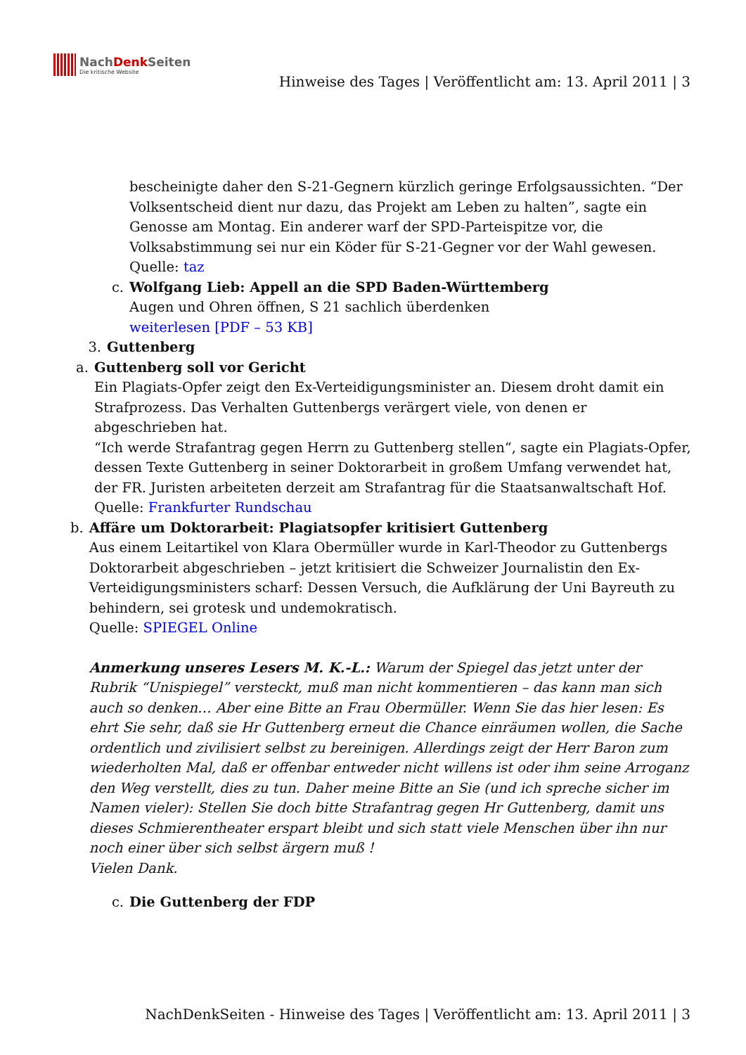NachDenk Seiten
Die kritische Website
Hinweise des Tages | Veröffentlicht am: 13. April 2011 | 3
bescheinigte daher den S-21-Gegnern kürzlich geringe Erfolgsaussichten. “Der Volksentscheid dient nur dazu, das Projekt am Leben zu halten”, sagte ein Genosse am Montag. Ein anderer warf der SPD-Parteispitze vor, die Volksabstimmung sei nur ein Köder für S-21-Gegner vor der Wahl gewesen.
Quelle: taz
c. Wolfgang Lieb: Appell an die SPD Baden-Württemberg
Augen und Ohren öffnen, S 21 sachlich überdenken
weiterlesen [PDF – 53 KB]
3. Guttenberg
a. Guttenberg soll vor Gericht
Ein Plagiats-Opfer zeigt den Ex-Verteidigungsminister an. Diesem droht damit ein Strafprozess. Das Verhalten Guttenbergs verärgert viele, von denen er abgeschrieben hat.
“Ich werde Strafantrag gegen Herrn zu Guttenberg stellen“, sagte ein Plagiats-Opfer, dessen Texte Guttenberg in seiner Doktorarbeit in großem Umfang verwendet hat, der FR. Juristen arbeiteten derzeit am Strafantrag für die Staatsanwaltschaft Hof.
Quelle: Frankfurter Rundschau
b. Affäre um Doktorarbeit: Plagiatsopfer kritisiert Guttenberg
Aus einem Leitartikel von Klara Obermüller wurde in Karl-Theodor zu Guttenbergs Doktorarbeit abgeschrieben – jetzt kritisiert die Schweizer Journalistin den Ex-Verteidigungsministers scharf: Dessen Versuch, die Aufklärung der Uni Bayreuth zu behindern, sei grotesk und undemokratisch.
Quelle: SPIEGEL Online
Anmerkung unseres Lesers M. K.-L.: Warum der Spiegel das jetzt unter der Rubrik “Unispiegel” versteckt, muß man nicht kommentieren – das kann man sich auch so denken… Aber eine Bitte an Frau Obermüller. Wenn Sie das hier lesen: Es ehrt Sie sehr, daß sie Hr Guttenberg erneut die Chance einräumen wollen, die Sache ordentlich und zivilisiert selbst zu bereinigen. Allerdings zeigt der Herr Baron zum wiederholten Mal, daß er offenbar entweder nicht willens ist oder ihm seine Arroganz den Weg verstellt, dies zu tun. Daher meine Bitte an Sie (und ich spreche sicher im Namen vieler): Stellen Sie doch bitte Strafantrag gegen Hr Guttenberg, damit uns dieses Schmierentheater erspart bleibt und sich statt viele Menschen über ihn nur noch einer über sich selbst ärgern muß !
Vielen Dank.
c. Die Guttenberg der FDP
NachDenkSeiten - Hinweise des Tages | Veröffentlicht am: 13. April 2011 | 3